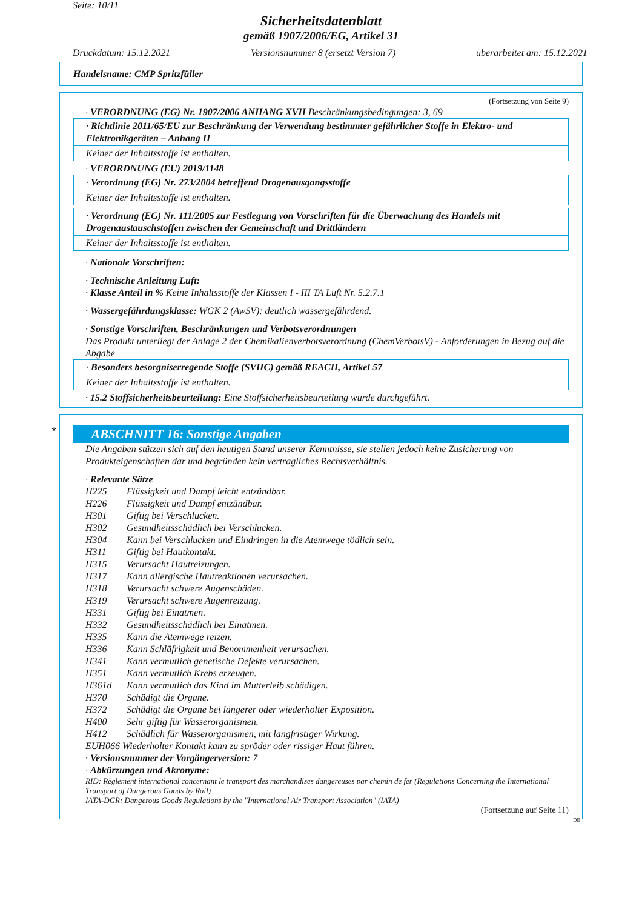Seite: 10/11
Sicherheitsdatenblatt
gemäß 1907/2006/EG, Artikel 31
Druckdatum: 15.12.2021 Versionsnummer 8 (ersetzt Version 7) überarbeitet am: 15.12.2021
Handelsname: CMP Spritzfüller
(Fortsetzung von Seite 9)
· VERORDNUNG (EG) Nr. 1907/2006 ANHANG XVII Beschränkungsbedingungen: 3, 69
· Richtlinie 2011/65/EU zur Beschränkung der Verwendung bestimmter gefährlicher Stoffe in Elektro- und Elektronikgeräten – Anhang II
Keiner der Inhaltsstoffe ist enthalten.
· VERORDNUNG (EU) 2019/1148
· Verordnung (EG) Nr. 273/2004 betreffend Drogenausgangsstoffe
Keiner der Inhaltsstoffe ist enthalten.
· Verordnung (EG) Nr. 111/2005 zur Festlegung von Vorschriften für die Überwachung des Handels mit Drogenaustauschstoffen zwischen der Gemeinschaft und Drittländern
Keiner der Inhaltsstoffe ist enthalten.
· Nationale Vorschriften:
· Technische Anleitung Luft:
· Klasse Anteil in % Keine Inhaltsstoffe der Klassen I - III TA Luft Nr. 5.2.7.1
· Wassergefährdungsklasse: WGK 2 (AwSV): deutlich wassergefährdend.
· Sonstige Vorschriften, Beschränkungen und Verbotsverordnungen
Das Produkt unterliegt der Anlage 2 der Chemikalienverbotsverordnung (ChemVerbotsV) - Anforderungen in Bezug auf die Abgabe
· Besonders besorgniserregende Stoffe (SVHC) gemäß REACH, Artikel 57
Keiner der Inhaltsstoffe ist enthalten.
· 15.2 Stoffsicherheitsbeurteilung: Eine Stoffsicherheitsbeurteilung wurde durchgeführt.
*
ABSCHNITT 16: Sonstige Angaben
Die Angaben stützen sich auf den heutigen Stand unserer Kenntnisse, sie stellen jedoch keine Zusicherung von Produkteigenschaften dar und begründen kein vertragliches Rechtsverhältnis.
· Relevante Sätze
| H225 | Flüssigkeit und Dampf leicht entzündbar. |
| H226 | Flüssigkeit und Dampf entzündbar. |
| H301 | Giftig bei Verschlucken. |
| H302 | Gesundheitsschädlich bei Verschlucken. |
| H304 | Kann bei Verschlucken und Eindringen in die Atemwege tödlich sein. |
| H311 | Giftig bei Hautkontakt. |
| H315 | Verursacht Hautreizungen. |
| H317 | Kann allergische Hautreaktionen verursachen. |
| H318 | Verursacht schwere Augenschäden. |
| H319 | Verursacht schwere Augenreizung. |
| H331 | Giftig bei Einatmen. |
| H332 | Gesundheitsschädlich bei Einatmen. |
| H335 | Kann die Atemwege reizen. |
| H336 | Kann Schläfrigkeit und Benommenheit verursachen. |
| H341 | Kann vermutlich genetische Defekte verursachen. |
| H351 | Kann vermutlich Krebs erzeugen. |
| H361d | Kann vermutlich das Kind im Mutterleib schädigen. |
| H370 | Schädigt die Organe. |
| H372 | Schädigt die Organe bei längerer oder wiederholter Exposition. |
| H400 | Sehr giftig für Wasserorganismen. |
| H412 | Schädlich für Wasserorganismen, mit langfristiger Wirkung. |
EUH066 Wiederholter Kontakt kann zu spröder oder rissiger Haut führen.
· Versionsnummer der Vorgängerversion: 7
· Abkürzungen und Akronyme:
RID: Règlement international concernant le transport des marchandises dangereuses par chemin de fer (Regulations Concerning the International Transport of Dangerous Goods by Rail)
IATA-DGR: Dangerous Goods Regulations by the "International Air Transport Association" (IATA)
(Fortsetzung auf Seite 11)
DE